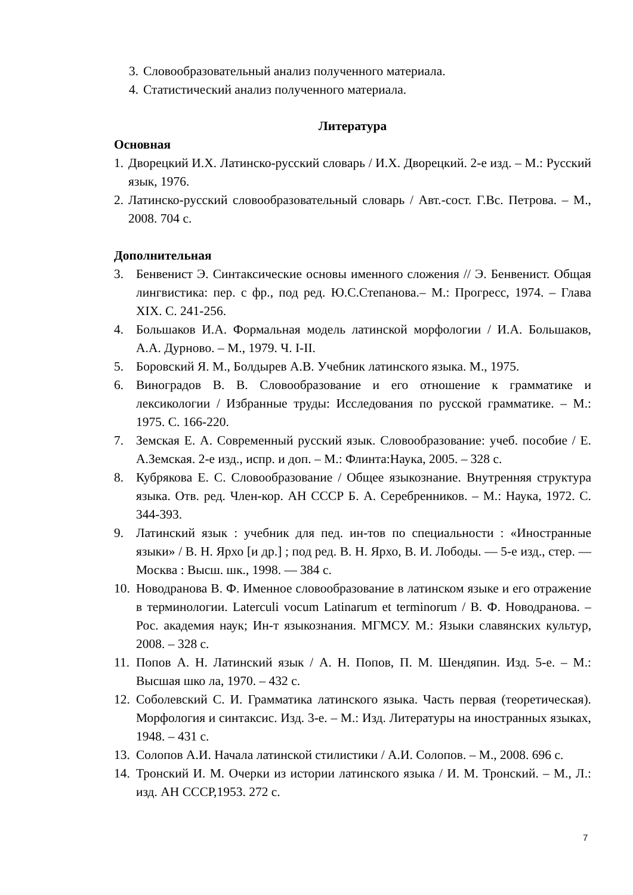3. Словообразовательный анализ полученного материала.
4. Статистический анализ полученного материала.
Литература
Основная
1. Дворецкий И.Х. Латинско-русский словарь / И.Х. Дворецкий. 2-е изд. – М.: Русский язык, 1976.
2. Латинско-русский словообразовательный словарь / Авт.-сост. Г.Вс. Петрова. – М., 2008. 704 с.
Дополнительная
3. Бенвенист Э. Синтаксические основы именного сложения // Э. Бенвенист. Общая лингвистика: пер. с фр., под ред. Ю.С.Степанова.– М.: Прогресс, 1974. – Глава XIX. С. 241-256.
4. Большаков И.А. Формальная модель латинской морфологии / И.А. Большаков, А.А. Дурново. – М., 1979. Ч. I-II.
5. Боровский Я. М., Болдырев А.В. Учебник латинского языка. М., 1975.
6. Виноградов В. В. Словообразование и его отношение к грамматике и лексикологии / Избранные труды: Исследования по русской грамматике. – М.: 1975. С. 166-220.
7. Земская Е. А. Современный русский язык. Словообразование: учеб. пособие / Е. А.Земская. 2-е изд., испр. и доп. – М.: Флинта:Наука, 2005. – 328 с.
8. Кубрякова Е. С. Словообразование / Общее языкознание. Внутренняя структура языка. Отв. ред. Член-кор. АН СССР Б. А. Серебренников. – М.: Наука, 1972. С. 344-393.
9. Латинский язык : учебник для пед. ин-тов по специальности : «Иностранные языки» / В. Н. Ярхо [и др.] ; под ред. В. Н. Ярхо, В. И. Лободы. — 5-е изд., стер. — Москва : Высш. шк., 1998. — 384 с.
10. Новодранова В. Ф. Именное словообразование в латинском языке и его отражение в терминологии. Laterculi vocum Latinarum et terminorum / В. Ф. Новодранова. – Рос. академия наук; Ин-т языкознания. МГМСУ. М.: Языки славянских культур, 2008. – 328 с.
11. Попов А. Н. Латинский язык / А. Н. Попов, П. М. Шендяпин. Изд. 5-е. – М.: Высшая шко ла, 1970. – 432 с.
12. Соболевский С. И. Грамматика латинского языка. Часть первая (теоретическая). Морфология и синтаксис. Изд. 3-е. – М.: Изд. Литературы на иностранных языках, 1948. – 431 с.
13. Солопов А.И. Начала латинской стилистики / А.И. Солопов. – М., 2008. 696 с.
14. Тронский И. М. Очерки из истории латинского языка / И. М. Тронский. – М., Л.: изд. АН СССР,1953. 272 с.
7